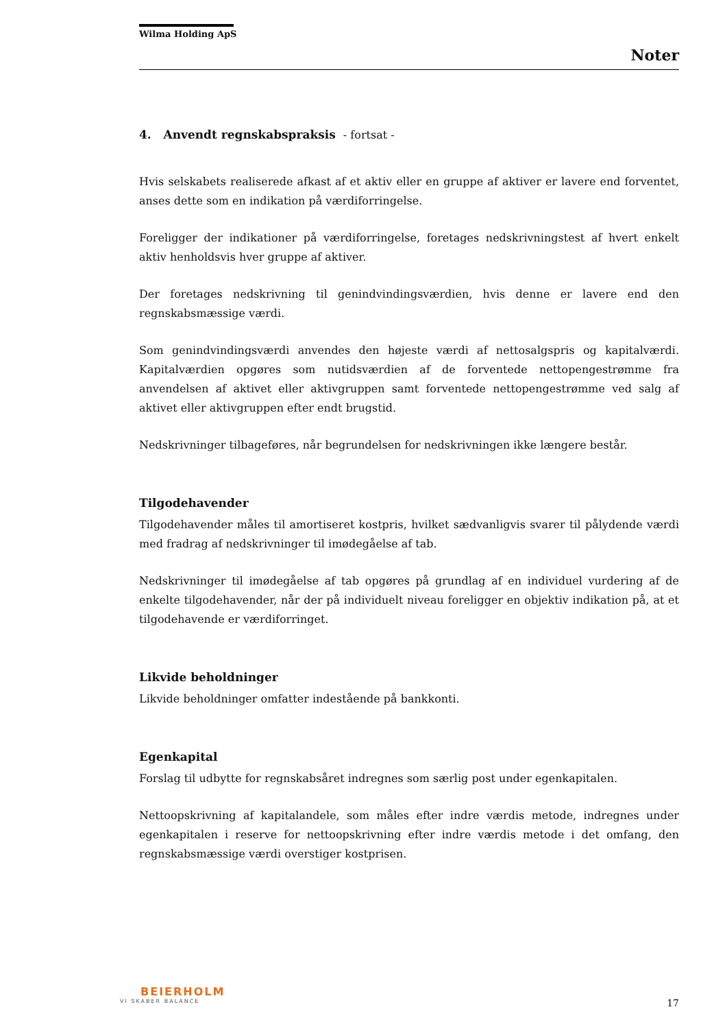Wilma Holding ApS
Noter
4. Anvendt regnskabspraksis - fortsat -
Hvis selskabets realiserede afkast af et aktiv eller en gruppe af aktiver er lavere end forventet, anses dette som en indikation på værdiforringelse.
Foreligger der indikationer på værdiforringelse, foretages nedskrivningstest af hvert enkelt aktiv henholdsvis hver gruppe af aktiver.
Der foretages nedskrivning til genindvindingsværdien, hvis denne er lavere end den regnskabsmæssige værdi.
Som genindvindingsværdi anvendes den højeste værdi af nettosalgspris og kapitalværdi. Kapitalværdien opgøres som nutidsværdien af de forventede nettopengestrømme fra anvendelsen af aktivet eller aktivgruppen samt forventede nettopengestrømme ved salg af aktivet eller aktivgruppen efter endt brugstid.
Nedskrivninger tilbageføres, når begrundelsen for nedskrivningen ikke længere består.
Tilgodehavender
Tilgodehavender måles til amortiseret kostpris, hvilket sædvanligvis svarer til pålydende værdi med fradrag af nedskrivninger til imødegåelse af tab.
Nedskrivninger til imødegåelse af tab opgøres på grundlag af en individuel vurdering af de enkelte tilgodehavender, når der på individuelt niveau foreligger en objektiv indikation på, at et tilgodehavende er værdiforringet.
Likvide beholdninger
Likvide beholdninger omfatter indestående på bankkonti.
Egenkapital
Forslag til udbytte for regnskabsåret indregnes som særlig post under egenkapitalen.
Nettoopskrivning af kapitalandele, som måles efter indre værdis metode, indregnes under egenkapitalen i reserve for nettoopskrivning efter indre værdis metode i det omfang, den regnskabsmæssige værdi overstiger kostprisen.
BEIERHOLM
VI SKABER BALANCE
17